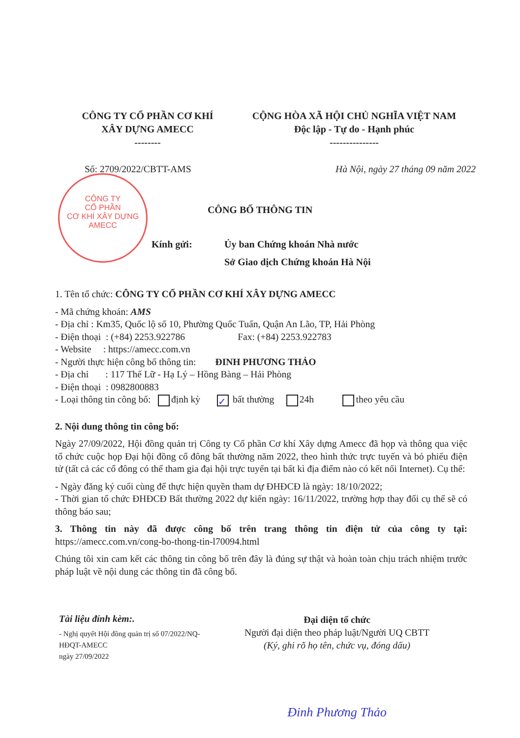CÔNG TY CỔ PHẦN CƠ KHÍ
XÂY DỰNG AMECC
--------
CỘNG HÒA XÃ HỘI CHỦ NGHĨA VIỆT NAM
Độc lập - Tự do - Hạnh phúc
---------------
Số: 2709/2022/CBTT-AMS Hà Nội, ngày 27 tháng 09 năm 2022
CÔNG TY
CỔ PHẦN
CƠ KHÍ XÂY DỰNG
AMECC
CÔNG BỐ THÔNG TIN
Kính gửi: Ủy ban Chứng khoán Nhà nước
Sở Giao dịch Chứng khoán Hà Nội
1. Tên tổ chức: CÔNG TY CỔ PHẦN CƠ KHÍ XÂY DỰNG AMECC
- Mã chứng khoán: AMS
- Địa chỉ : Km35, Quốc lộ số 10, Phường Quốc Tuấn, Quận An Lão, TP, Hải Phòng
- Điện thoại : (+84) 2253.922786 Fax: (+84) 2253.922783
- Website : https://amecc.com.vn
- Người thực hiện công bố thông tin: ĐINH PHƯƠNG THẢO
- Địa chỉ : 117 Thế Lữ - Hạ Lý – Hồng Bàng – Hải Phòng
- Điện thoại : 0982800883
- Loại thông tin công bố: định kỳ ✓ bất thường 24h theo yêu cầu
2. Nội dung thông tin công bố:
Ngày 27/09/2022, Hội đồng quản trị Công ty Cổ phần Cơ khí Xây dựng Amecc đã họp và thông qua việc tổ chức cuộc họp Đại hội đồng cổ đông bất thường năm 2022, theo hình thức trực tuyến và bỏ phiếu điện tử (tất cả các cổ đông có thể tham gia đại hội trực tuyến tại bất kì địa điểm nào có kết nối Internet). Cụ thể:
- Ngày đăng ký cuối cùng để thực hiện quyền tham dự ĐHĐCĐ là ngày: 18/10/2022;
- Thời gian tổ chức ĐHĐCĐ Bất thường 2022 dự kiến ngày: 16/11/2022, trường hợp thay đổi cụ thể sẽ có thông báo sau;
3. Thông tin này đã được công bố trên trang thông tin điện tử của công ty tại: https://amecc.com.vn/cong-bo-thong-tin-l70094.html
Chúng tôi xin cam kết các thông tin công bố trên đây là đúng sự thật và hoàn toàn chịu trách nhiệm trước pháp luật về nội dung các thông tin đã công bố.
Tài liệu đính kèm:.
- Nghị quyết Hội đồng quản trị số 07/2022/NQ-HĐQT-AMECC
ngày 27/09/2022
Đại diện tổ chức
Người đại diện theo pháp luật/Người UQ CBTT
(Ký, ghi rõ họ tên, chức vụ, đóng dấu)
Đinh Phương Thảo